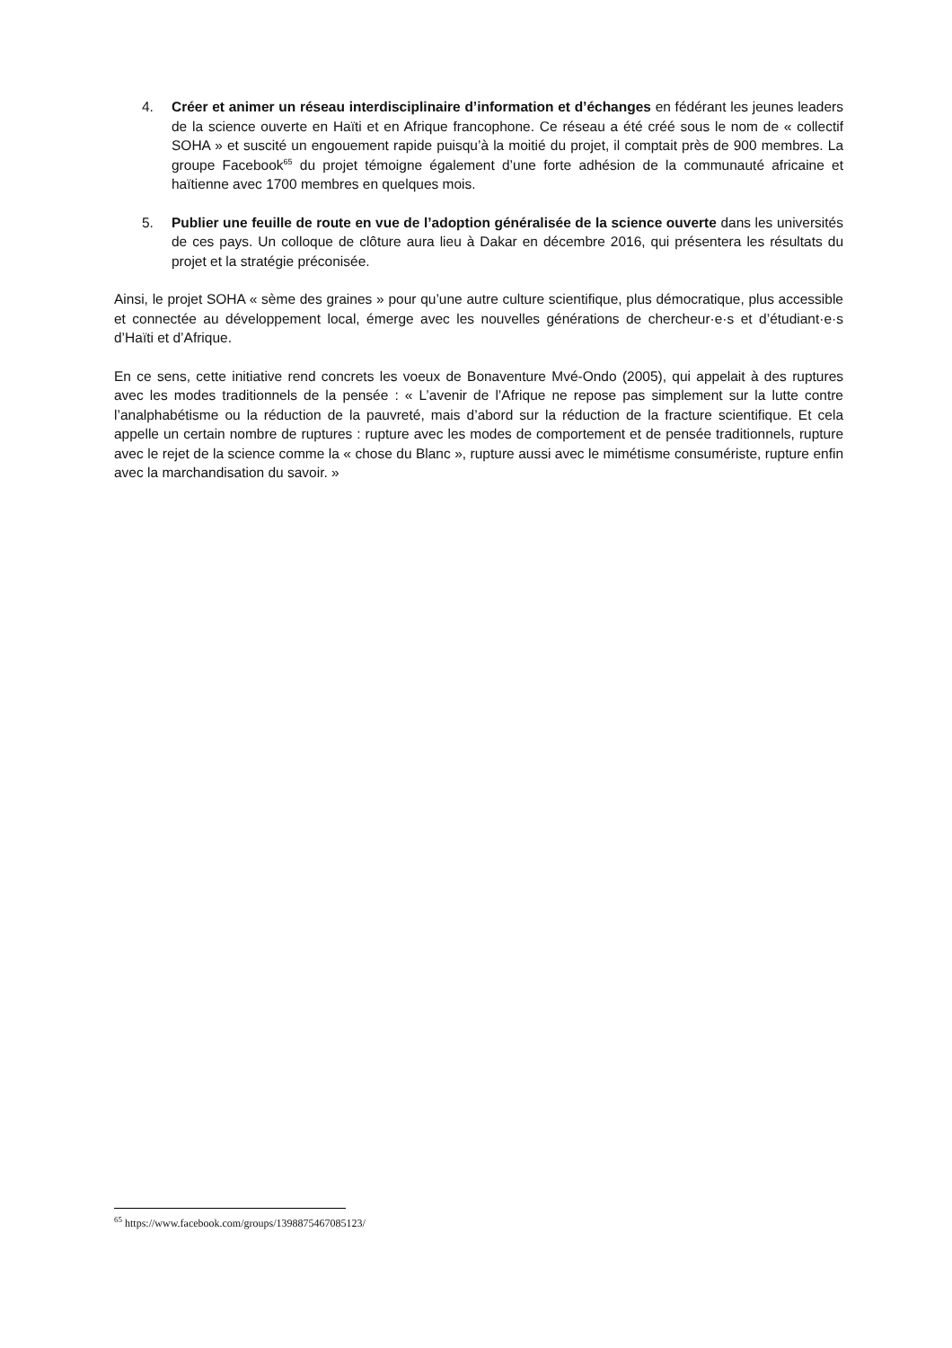4. Créer et animer un réseau interdisciplinaire d’information et d’échanges en fédérant les jeunes leaders de la science ouverte en Haïti et en Afrique francophone. Ce réseau a été créé sous le nom de « collectif SOHA » et suscité un engouement rapide puisqu’à la moitié du projet, il comptait près de 900 membres. La groupe Facebook<sup>65</sup> du projet témoigne également d’une forte adhésion de la communauté africaine et haïtienne avec 1700 membres en quelques mois.
5. Publier une feuille de route en vue de l’adoption généralisée de la science ouverte dans les universités de ces pays. Un colloque de clôture aura lieu à Dakar en décembre 2016, qui présentera les résultats du projet et la stratégie préconisée.
Ainsi, le projet SOHA « sème des graines » pour qu’une autre culture scientifique, plus démocratique, plus accessible et connectée au développement local, émerge avec les nouvelles générations de chercheur·e·s et d’étudiant·e·s d’Haïti et d’Afrique.
En ce sens, cette initiative rend concrets les voeux de Bonaventure Mvé-Ondo (2005), qui appelait à des ruptures avec les modes traditionnels de la pensée : « L’avenir de l’Afrique ne repose pas simplement sur la lutte contre l’analphabétisme ou la réduction de la pauvreté, mais d’abord sur la réduction de la fracture scientifique. Et cela appelle un certain nombre de ruptures : rupture avec les modes de comportement et de pensée traditionnels, rupture avec le rejet de la science comme la « chose du Blanc », rupture aussi avec le mimétisme consumériste, rupture enfin avec la marchandisation du savoir. »
<sup>65</sup> https://www.facebook.com/groups/1398875467085123/